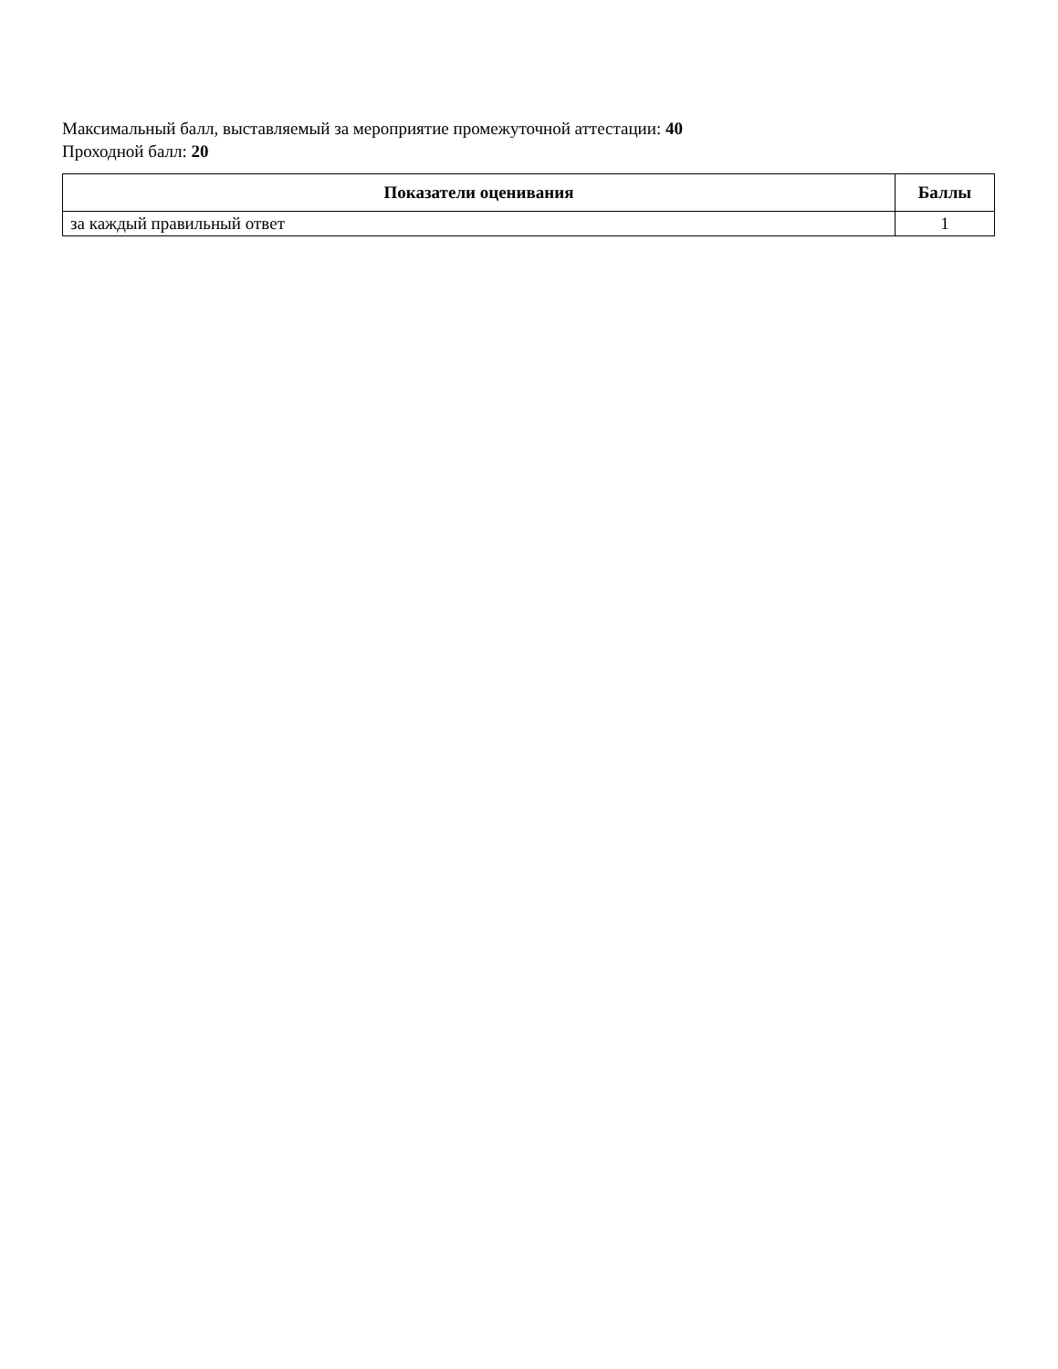Максимальный балл, выставляемый за мероприятие промежуточной аттестации: 40
Проходной балл: 20
| Показатели оценивания | Баллы |
| --- | --- |
| за каждый правильный ответ | 1 |